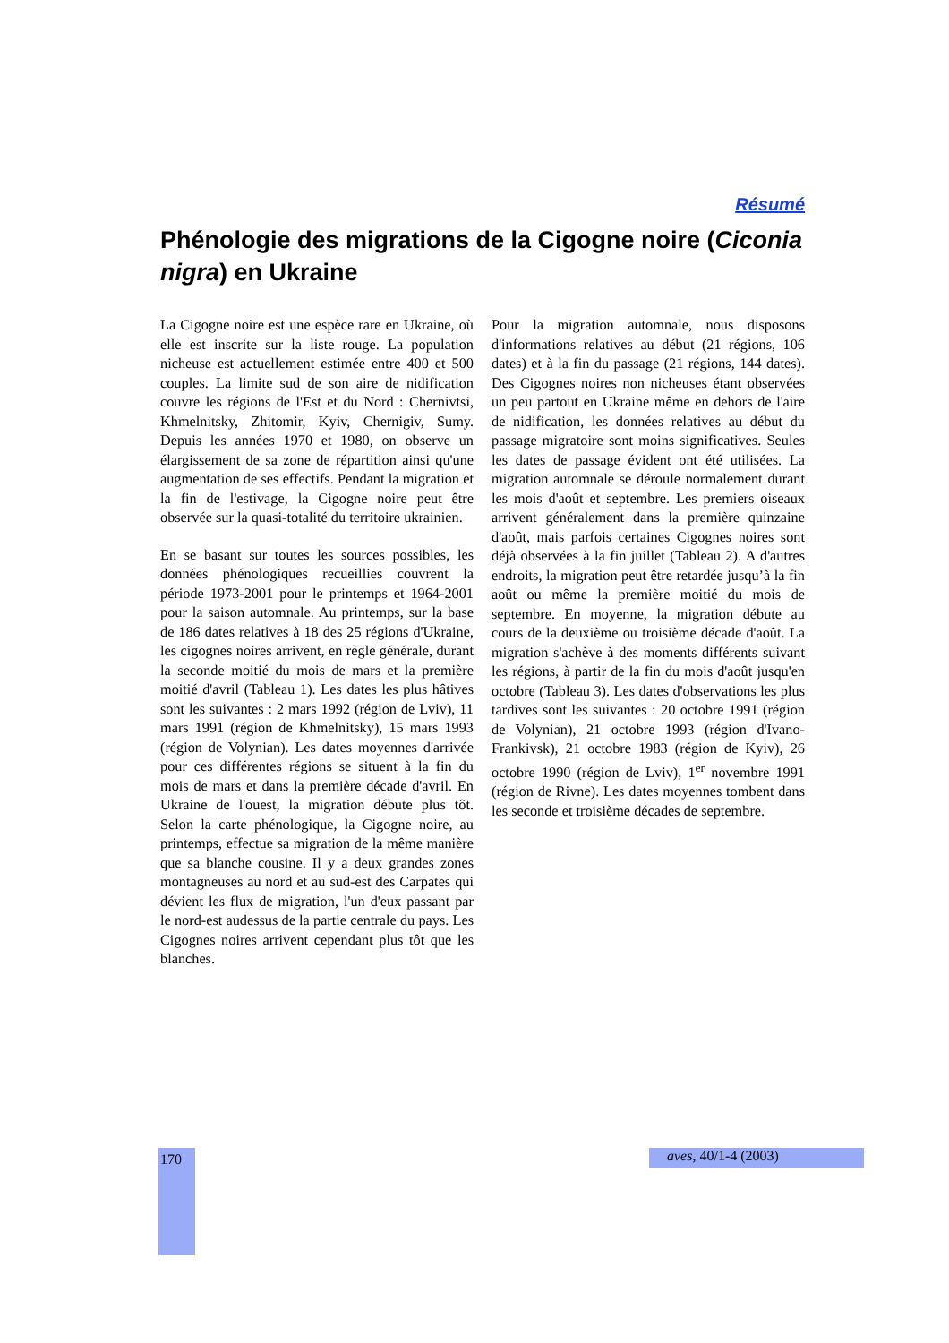Résumé
Phénologie des migrations de la Cigogne noire (Ciconia nigra) en Ukraine
La Cigogne noire est une espèce rare en Ukraine, où elle est inscrite sur la liste rouge. La population nicheuse est actuellement estimée entre 400 et 500 couples. La limite sud de son aire de nidification couvre les régions de l'Est et du Nord : Chernivtsi, Khmelnitsky, Zhitomir, Kyiv, Chernigiv, Sumy. Depuis les années 1970 et 1980, on observe un élargissement de sa zone de répartition ainsi qu'une augmentation de ses effectifs. Pendant la migration et la fin de l'estivage, la Cigogne noire peut être observée sur la quasi-totalité du territoire ukrainien.
En se basant sur toutes les sources possibles, les données phénologiques recueillies couvrent la période 1973-2001 pour le printemps et 1964-2001 pour la saison automnale. Au printemps, sur la base de 186 dates relatives à 18 des 25 régions d'Ukraine, les cigognes noires arrivent, en règle générale, durant la seconde moitié du mois de mars et la première moitié d'avril (Tableau 1). Les dates les plus hâtives sont les suivantes : 2 mars 1992 (région de Lviv), 11 mars 1991 (région de Khmelnitsky), 15 mars 1993 (région de Volynian). Les dates moyennes d'arrivée pour ces différentes régions se situent à la fin du mois de mars et dans la première décade d'avril. En Ukraine de l'ouest, la migration débute plus tôt. Selon la carte phénologique, la Cigogne noire, au printemps, effectue sa migration de la même manière que sa blanche cousine. Il y a deux grandes zones montagneuses au nord et au sud-est des Carpates qui dévient les flux de migration, l'un d'eux passant par le nord-est audessus de la partie centrale du pays. Les Cigognes noires arrivent cependant plus tôt que les blanches.
Pour la migration automnale, nous disposons d'informations relatives au début (21 régions, 106 dates) et à la fin du passage (21 régions, 144 dates). Des Cigognes noires non nicheuses étant observées un peu partout en Ukraine même en dehors de l'aire de nidification, les données relatives au début du passage migratoire sont moins significatives. Seules les dates de passage évident ont été utilisées. La migration automnale se déroule normalement durant les mois d'août et septembre. Les premiers oiseaux arrivent généralement dans la première quinzaine d'août, mais parfois certaines Cigognes noires sont déjà observées à la fin juillet (Tableau 2). A d'autres endroits, la migration peut être retardée jusqu’à la fin août ou même la première moitié du mois de septembre. En moyenne, la migration débute au cours de la deuxième ou troisième décade d'août. La migration s'achève à des moments différents suivant les régions, à partir de la fin du mois d'août jusqu'en octobre (Tableau 3). Les dates d'observations les plus tardives sont les suivantes : 20 octobre 1991 (région de Volynian), 21 octobre 1993 (région d'Ivano-Frankivsk), 21 octobre 1983 (région de Kyiv), 26 octobre 1990 (région de Lviv), 1<sup>er</sup> novembre 1991 (région de Rivne). Les dates moyennes tombent dans les seconde et troisième décades de septembre.
170 aves, 40/1-4 (2003)